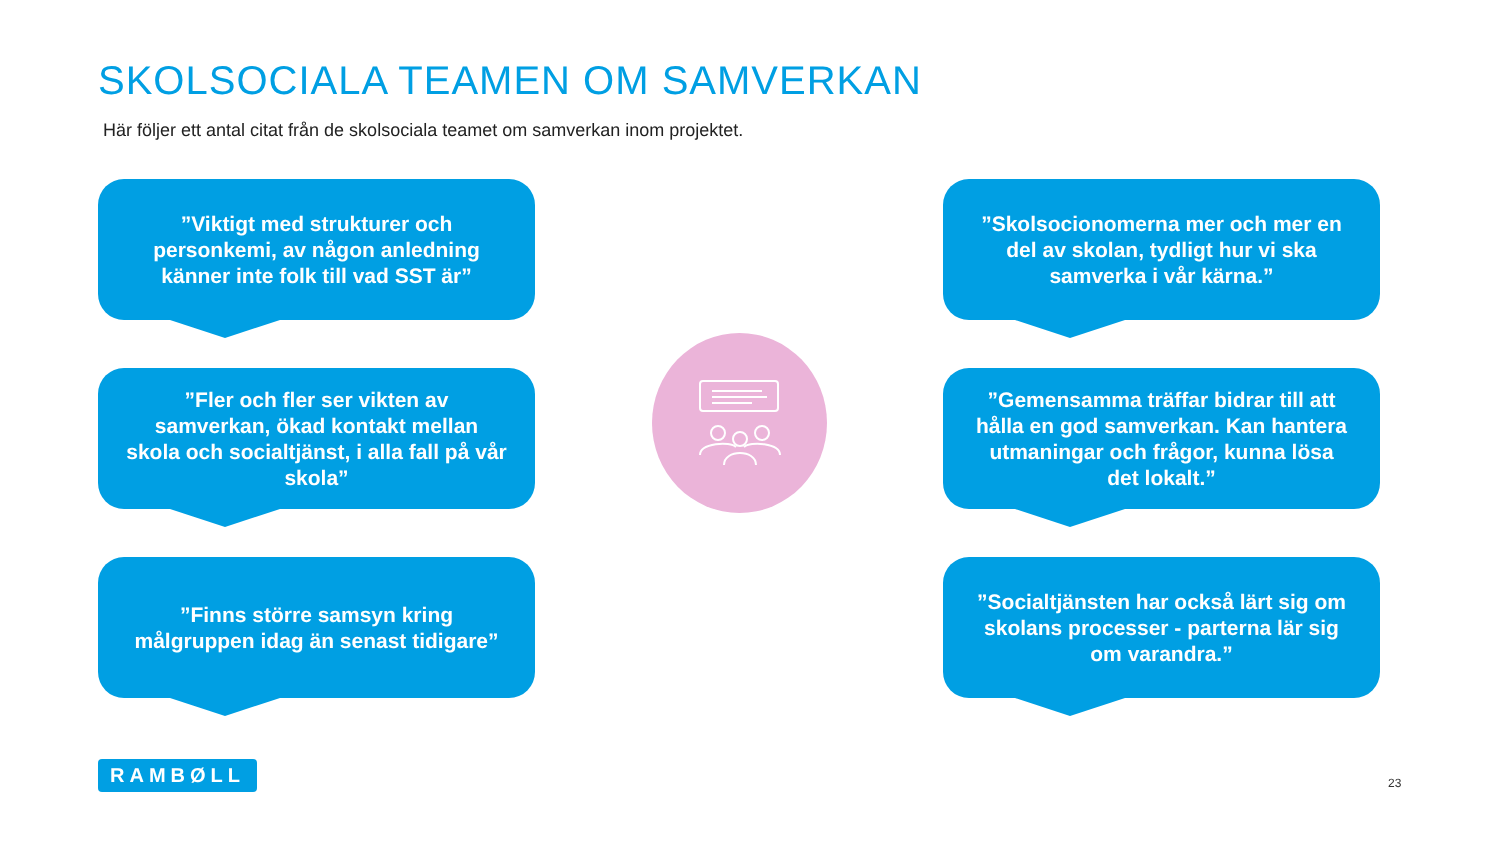SKOLSOCIALA TEAMEN OM SAMVERKAN
Här följer ett antal citat från de skolsociala teamet om samverkan inom projektet.
”Viktigt med strukturer och personkemi, av någon anledning känner inte folk till vad SST är”
”Skolsocionomerna mer och mer en del av skolan, tydligt hur vi ska samverka i vår kärna.”
”Fler och fler ser vikten av samverkan, ökad kontakt mellan skola och socialtjänst, i alla fall på vår skola”
”Gemensamma träffar bidrar till att hålla en god samverkan. Kan hantera utmaningar och frågor, kunna lösa det lokalt.”
”Finns större samsyn kring målgruppen idag än senast tidigare”
”Socialtjänsten har också lärt sig om skolans processer - parterna lär sig om varandra.”
RAMBØLL
23